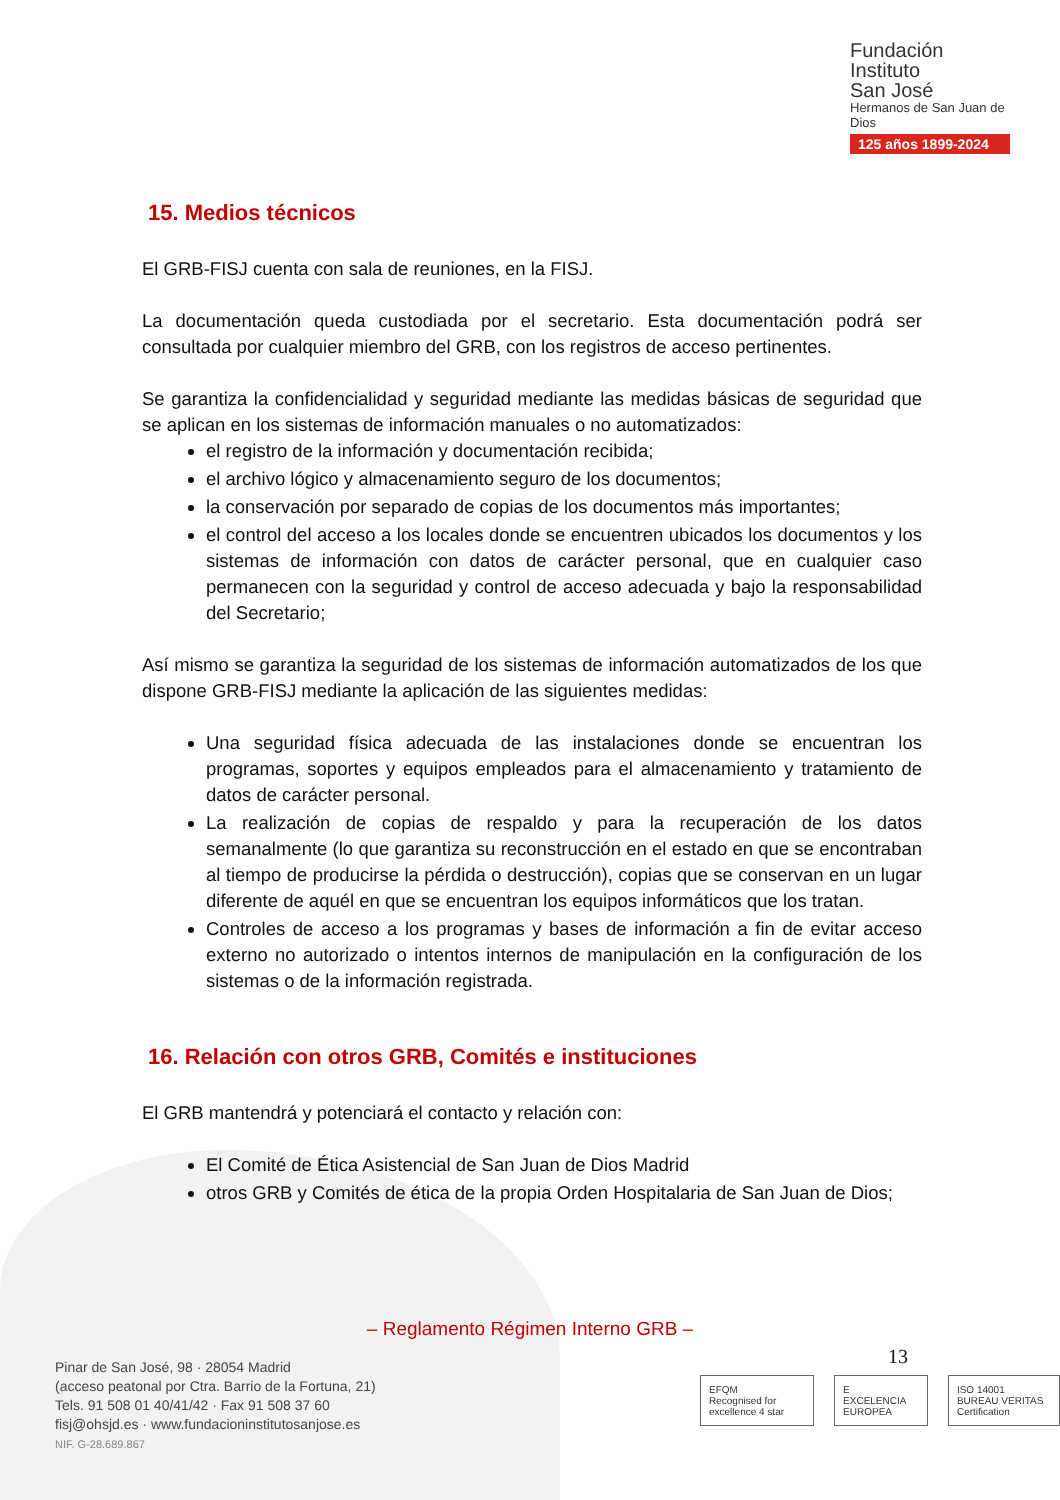Fundación
Instituto
San José
Hermanos de San Juan de Dios
125 años 1899-2024
15. Medios técnicos
El GRB-FISJ cuenta con sala de reuniones, en la FISJ.
La documentación queda custodiada por el secretario. Esta documentación podrá ser consultada por cualquier miembro del GRB, con los registros de acceso pertinentes.
Se garantiza la confidencialidad y seguridad mediante las medidas básicas de seguridad que se aplican en los sistemas de información manuales o no automatizados:
el registro de la información y documentación recibida;
el archivo lógico y almacenamiento seguro de los documentos;
la conservación por separado de copias de los documentos más importantes;
el control del acceso a los locales donde se encuentren ubicados los documentos y los sistemas de información con datos de carácter personal, que en cualquier caso permanecen con la seguridad y control de acceso adecuada y bajo la responsabilidad del Secretario;
Así mismo se garantiza la seguridad de los sistemas de información automatizados de los que dispone GRB-FISJ mediante la aplicación de las siguientes medidas:
Una seguridad física adecuada de las instalaciones donde se encuentran los programas, soportes y equipos empleados para el almacenamiento y tratamiento de datos de carácter personal.
La realización de copias de respaldo y para la recuperación de los datos semanalmente (lo que garantiza su reconstrucción en el estado en que se encontraban al tiempo de producirse la pérdida o destrucción), copias que se conservan en un lugar diferente de aquél en que se encuentran los equipos informáticos que los tratan.
Controles de acceso a los programas y bases de información a fin de evitar acceso externo no autorizado o intentos internos de manipulación en la configuración de los sistemas o de la información registrada.
16. Relación con otros GRB, Comités e instituciones
El GRB mantendrá y potenciará el contacto y relación con:
El Comité de Ética Asistencial de San Juan de Dios Madrid
otros GRB y Comités de ética de la propia Orden Hospitalaria de San Juan de Dios;
– Reglamento Régimen Interno GRB –
13
Pinar de San José, 98 · 28054 Madrid
(acceso peatonal por Ctra. Barrio de la Fortuna, 21)
Tels. 91 508 01 40/41/42 · Fax 91 508 37 60
fisj@ohsjd.es · www.fundacioninstitutosanjose.es
NIF. G-28.689.867
EFQM
Recognised for excellence 4 star
E
EXCELENCIA EUROPEA
ISO 14001
BUREAU VERITAS Certification